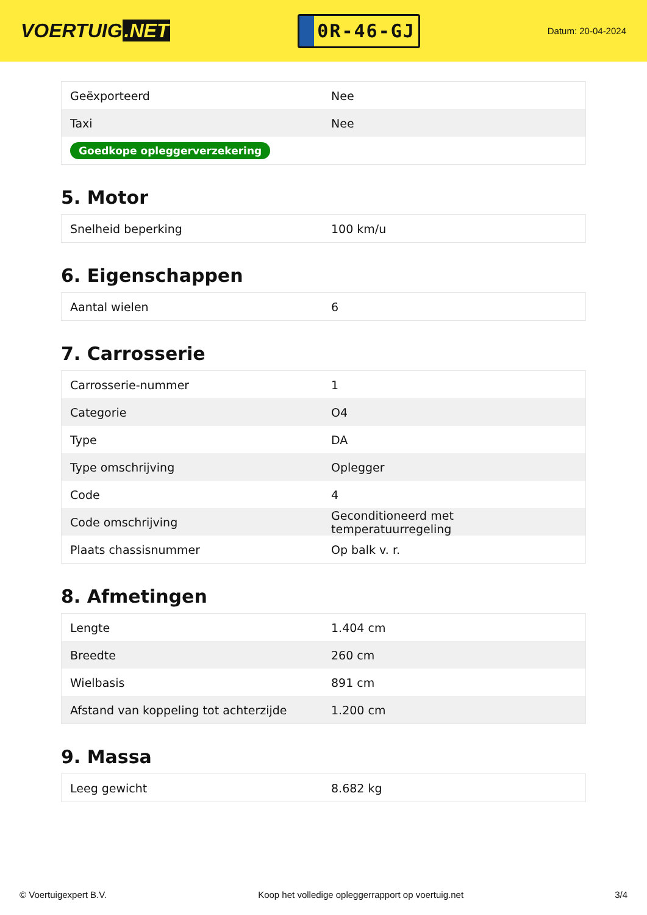VOERTUIG.NET
0R-46-GJ
Datum: 20-04-2024
| Geëxporteerd | Nee |
| Taxi | Nee |
| Goedkope opleggerverzekering | |
5. Motor
| Snelheid beperking | 100 km/u |
6. Eigenschappen
| Aantal wielen | 6 |
7. Carrosserie
| Carrosserie-nummer | 1 |
| Categorie | O4 |
| Type | DA |
| Type omschrijving | Oplegger |
| Code | 4 |
| Code omschrijving | Geconditioneerd met temperatuurregeling |
| Plaats chassisnummer | Op balk v. r. |
8. Afmetingen
| Lengte | 1.404 cm |
| Breedte | 260 cm |
| Wielbasis | 891 cm |
| Afstand van koppeling tot achterzijde | 1.200 cm |
9. Massa
| Leeg gewicht | 8.682 kg |
© Voertuigexpert B.V. Koop het volledige opleggerrapport op voertuig.net 3/4